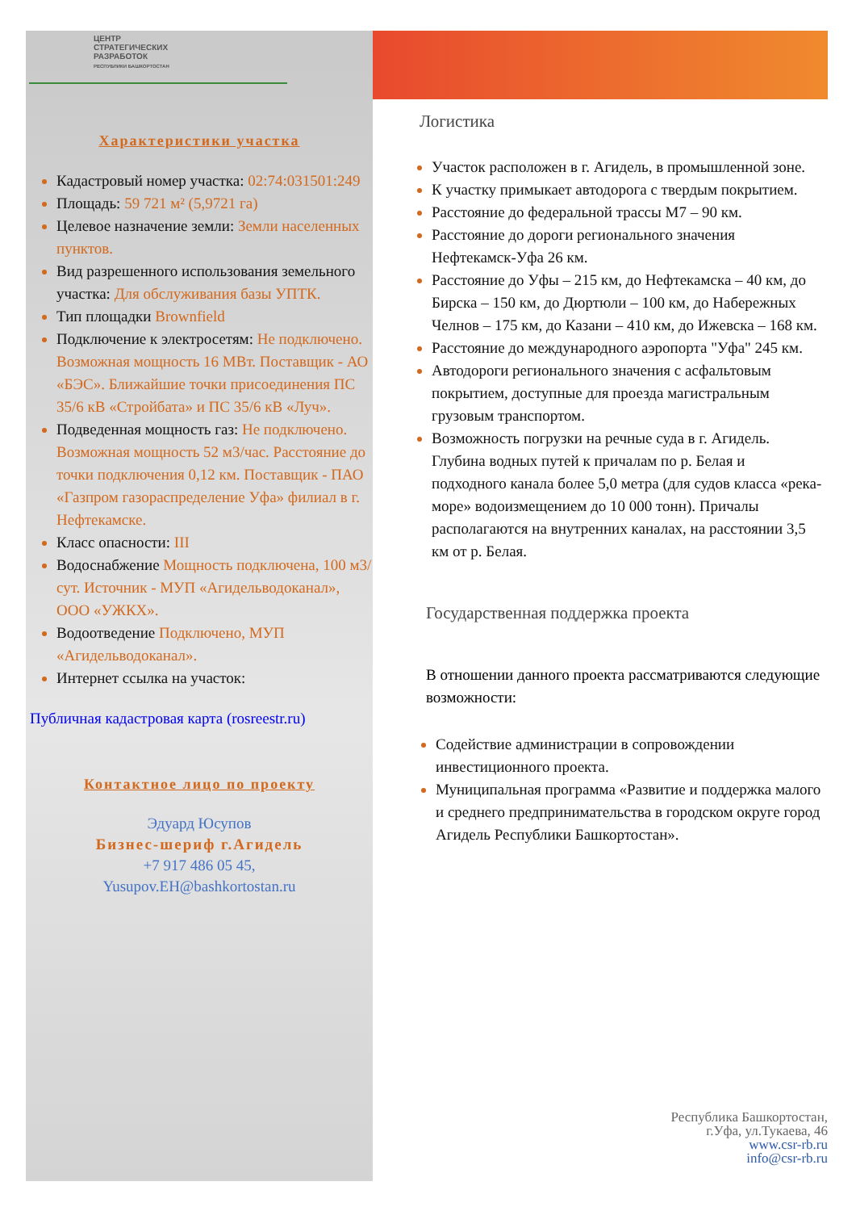ЦЕНТР
СТРАТЕГИЧЕСКИХ
РАЗРАБОТОК
РЕСПУБЛИКИ БАШКОРТОСТАН
Характеристики участка
Кадастровый номер участка: 02:74:031501:249
Площадь: 59 721 м² (5,9721 га)
Целевое назначение земли: Земли населенных пунктов.
Вид разрешенного использования земельного участка: Для обслуживания базы УПТК.
Тип площадки Brownfield
Подключение к электросетям: Не подключено. Возможная мощность 16 МВт. Поставщик - АО «БЭС». Ближайшие точки присоединения ПС 35/6 кВ «Стройбата» и ПС 35/6 кВ «Луч».
Подведенная мощность газ: Не подключено. Возможная мощность 52 м3/час. Расстояние до точки подключения 0,12 км. Поставщик - ПАО «Газпром газораспределение Уфа» филиал в г. Нефтекамске.
Класс опасности: III
Водоснабжение Мощность подключена, 100 м3/сут. Источник - МУП «Агидельводоканал», ООО «УЖКХ».
Водоотведение Подключено, МУП «Агидельводоканал».
Интернет ссылка на участок:
Публичная кадастровая карта (rosreestr.ru)
Контактное лицо по проекту
Эдуард Юсупов
Бизнес-шериф г.Агидель
+7 917 486 05 45,
Yusupov.EH@bashkortostan.ru
Логистика
Участок расположен в г. Агидель, в промышленной зоне.
К участку примыкает автодорога с твердым покрытием.
Расстояние до федеральной трассы М7 – 90 км.
Расстояние до дороги регионального значения Нефтекамск-Уфа 26 км.
Расстояние до Уфы – 215 км, до Нефтекамска – 40 км, до Бирска – 150 км, до Дюртюли – 100 км, до Набережных Челнов – 175 км, до Казани – 410 км, до Ижевска – 168 км.
Расстояние до международного аэропорта "Уфа" 245 км.
Автодороги регионального значения с асфальтовым покрытием, доступные для проезда магистральным грузовым транспортом.
Возможность погрузки на речные суда в г. Агидель. Глубина водных путей к причалам по р. Белая и подходного канала более 5,0 метра (для судов класса «река-море» водоизмещением до 10 000 тонн). Причалы располагаются на внутренних каналах, на расстоянии 3,5 км от р. Белая.
Государственная поддержка проекта
В отношении данного проекта рассматриваются следующие возможности:
Содействие администрации в сопровождении инвестиционного проекта.
Муниципальная программа «Развитие и поддержка малого и среднего предпринимательства в городском округе город Агидель Республики Башкортостан».
Республика Башкортостан,
г.Уфа, ул.Тукаева, 46
www.csr-rb.ru
info@csr-rb.ru